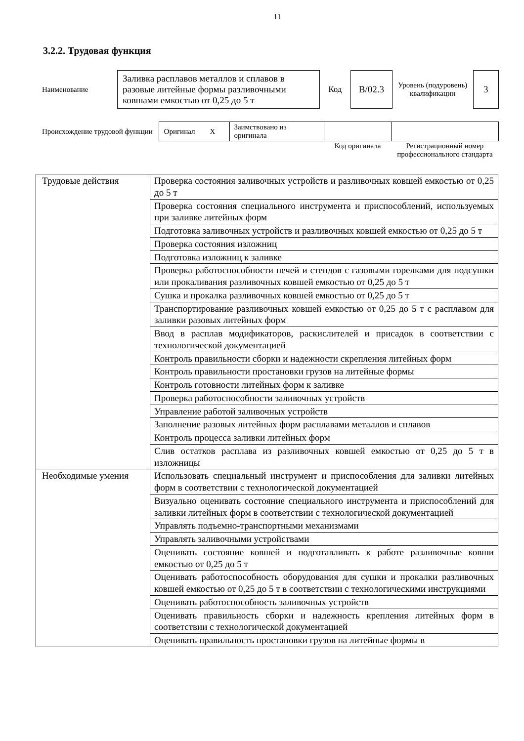11
3.2.2. Трудовая функция
| Наименование | Заливка расплавов металлов и сплавов в разовые литейные формы разливочными ковшами емкостью от 0,25 до 5 т | Код | B/02.3 | Уровень (подуровень) квалификации | 3 |
| Происхождение трудовой функции | Оригинал X | Заимствовано из оригинала | | |
| | | | Код оригинала | Регистрационный номер профессионального стандарта |
| Трудовые действия | Проверка состояния заливочных устройств и разливочных ковшей емкостью от 0,25 до 5 т |
| | Проверка состояния специального инструмента и приспособлений, используемых при заливке литейных форм |
| | Подготовка заливочных устройств и разливочных ковшей емкостью от 0,25 до 5 т |
| | Проверка состояния изложниц |
| | Подготовка изложниц к заливке |
| | Проверка работоспособности печей и стендов с газовыми горелками для подсушки или прокаливания разливочных ковшей емкостью от 0,25 до 5 т |
| | Сушка и прокалка разливочных ковшей емкостью от 0,25 до 5 т |
| | Транспортирование разливочных ковшей емкостью от 0,25 до 5 т с расплавом для заливки разовых литейных форм |
| | Ввод в расплав модификаторов, раскислителей и присадок в соответствии с технологической документацией |
| | Контроль правильности сборки и надежности скрепления литейных форм |
| | Контроль правильности простановки грузов на литейные формы |
| | Контроль готовности литейных форм к заливке |
| | Проверка работоспособности заливочных устройств |
| | Управление работой заливочных устройств |
| | Заполнение разовых литейных форм расплавами металлов и сплавов |
| | Контроль процесса заливки литейных форм |
| | Слив остатков расплава из разливочных ковшей емкостью от 0,25 до 5 т в изложницы |
| Необходимые умения | Использовать специальный инструмент и приспособления для заливки литейных форм в соответствии с технологической документацией |
| | Визуально оценивать состояние специального инструмента и приспособлений для заливки литейных форм в соответствии с технологической документацией |
| | Управлять подъемно-транспортными механизмами |
| | Управлять заливочными устройствами |
| | Оценивать состояние ковшей и подготавливать к работе разливочные ковши емкостью от 0,25 до 5 т |
| | Оценивать работоспособность оборудования для сушки и прокалки разливочных ковшей емкостью от 0,25 до 5 т в соответствии с технологическими инструкциями |
| | Оценивать работоспособность заливочных устройств |
| | Оценивать правильность сборки и надежность крепления литейных форм в соответствии с технологической документацией |
| | Оценивать правильность простановки грузов на литейные формы в |